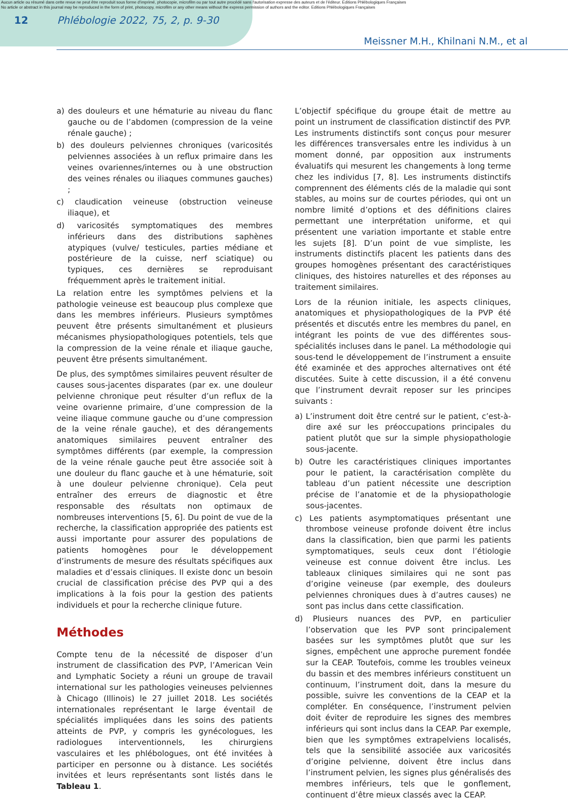Aucun article ou résumé dans cette revue ne peut être reproduit sous forme d'imprimé, photocopie, microfilm ou par tout autre procédé sans l'autorisation expresse des auteurs et de l'éditeur. Editions Phlébologiques Françaises
No article or abstract in this journal may be reproduced in the form of print, photocopy, microfilm or any other means without the express permission of authors and the editor. Editions Phlébologiques Françaises
12 Phlébologie 2022, 75, 2, p. 9-30
Meissner M.H., Khilnani N.M., et al
a) des douleurs et une hématurie au niveau du flanc gauche ou de l’abdomen (compression de la veine rénale gauche) ;
b) des douleurs pelviennes chroniques (varicosités pelviennes associées à un reflux primaire dans les veines ovariennes/internes ou à une obstruction des veines rénales ou iliaques communes gauches) ;
c) claudication veineuse (obstruction veineuse iliaque), et
d) varicosités symptomatiques des membres inférieurs dans des distributions saphènes atypiques (vulve/ testicules, parties médiane et postérieure de la cuisse, nerf sciatique) ou typiques, ces dernières se reproduisant fréquemment après le traitement initial.
La relation entre les symptômes pelviens et la pathologie veineuse est beaucoup plus complexe que dans les membres inférieurs. Plusieurs symptômes peuvent être présents simultanément et plusieurs mécanismes physiopathologiques potentiels, tels que la compression de la veine rénale et iliaque gauche, peuvent être présents simultanément.
De plus, des symptômes similaires peuvent résulter de causes sous-jacentes disparates (par ex. une douleur pelvienne chronique peut résulter d’un reflux de la veine ovarienne primaire, d’une compression de la veine iliaque commune gauche ou d’une compression de la veine rénale gauche), et des dérangements anatomiques similaires peuvent entraîner des symptômes différents (par exemple, la compression de la veine rénale gauche peut être associée soit à une douleur du flanc gauche et à une hématurie, soit à une douleur pelvienne chronique). Cela peut entraîner des erreurs de diagnostic et être responsable des résultats non optimaux de nombreuses interventions [5, 6]. Du point de vue de la recherche, la classification appropriée des patients est aussi importante pour assurer des populations de patients homogènes pour le développement d’instruments de mesure des résultats spécifiques aux maladies et d’essais cliniques. Il existe donc un besoin crucial de classification précise des PVP qui a des implications à la fois pour la gestion des patients individuels et pour la recherche clinique future.
Méthodes
Compte tenu de la nécessité de disposer d’un instrument de classification des PVP, l’American Vein and Lymphatic Society a réuni un groupe de travail international sur les pathologies veineuses pelviennes à Chicago (Illinois) le 27 juillet 2018. Les sociétés internationales représentant le large éventail de spécialités impliquées dans les soins des patients atteints de PVP, y compris les gynécologues, les radiologues interventionnels, les chirurgiens vasculaires et les phlébologues, ont été invitées à participer en personne ou à distance. Les sociétés invitées et leurs représentants sont listés dans le Tableau 1.
L’objectif spécifique du groupe était de mettre au point un instrument de classification distinctif des PVP. Les instruments distinctifs sont conçus pour mesurer les différences transversales entre les individus à un moment donné, par opposition aux instruments évaluatifs qui mesurent les changements à long terme chez les individus [7, 8]. Les instruments distinctifs comprennent des éléments clés de la maladie qui sont stables, au moins sur de courtes périodes, qui ont un nombre limité d’options et des définitions claires permettant une interprétation uniforme, et qui présentent une variation importante et stable entre les sujets [8]. D’un point de vue simpliste, les instruments distinctifs placent les patients dans des groupes homogènes présentant des caractéristiques cliniques, des histoires naturelles et des réponses au traitement similaires.
Lors de la réunion initiale, les aspects cliniques, anatomiques et physiopathologiques de la PVP été présentés et discutés entre les membres du panel, en intégrant les points de vue des différentes sous-spécialités incluses dans le panel. La méthodologie qui sous-tend le développement de l’instrument a ensuite été examinée et des approches alternatives ont été discutées. Suite à cette discussion, il a été convenu que l’instrument devrait reposer sur les principes suivants :
a) L’instrument doit être centré sur le patient, c’est-à-dire axé sur les préoccupations principales du patient plutôt que sur la simple physiopathologie sous-jacente.
b) Outre les caractéristiques cliniques importantes pour le patient, la caractérisation complète du tableau d’un patient nécessite une description précise de l’anatomie et de la physiopathologie sous-jacentes.
c) Les patients asymptomatiques présentant une thrombose veineuse profonde doivent être inclus dans la classification, bien que parmi les patients symptomatiques, seuls ceux dont l’étiologie veineuse est connue doivent être inclus. Les tableaux cliniques similaires qui ne sont pas d’origine veineuse (par exemple, des douleurs pelviennes chroniques dues à d’autres causes) ne sont pas inclus dans cette classification.
d) Plusieurs nuances des PVP, en particulier l’observation que les PVP sont principalement basées sur les symptômes plutôt que sur les signes, empêchent une approche purement fondée sur la CEAP. Toutefois, comme les troubles veineux du bassin et des membres inférieurs constituent un continuum, l’instrument doit, dans la mesure du possible, suivre les conventions de la CEAP et la compléter. En conséquence, l’instrument pelvien doit éviter de reproduire les signes des membres inférieurs qui sont inclus dans la CEAP. Par exemple, bien que les symptômes extrapelviens localisés, tels que la sensibilité associée aux varicosités d’origine pelvienne, doivent être inclus dans l’instrument pelvien, les signes plus généralisés des membres inférieurs, tels que le gonflement, continuent d’être mieux classés avec la CEAP.